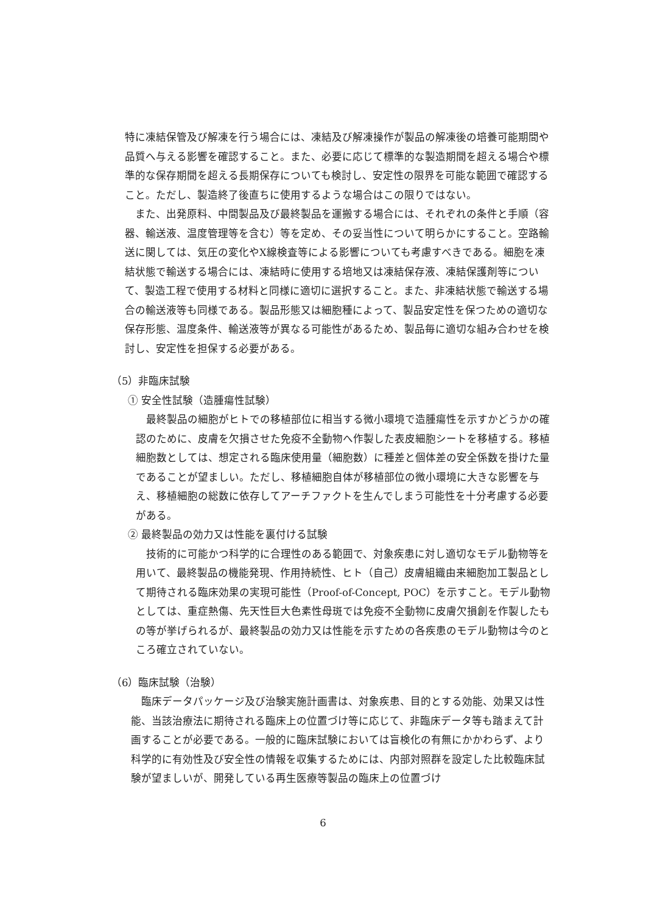特に凍結保管及び解凍を行う場合には、凍結及び解凍操作が製品の解凍後の培養可能期間や品質へ与える影響を確認すること。また、必要に応じて標準的な製造期間を超える場合や標準的な保存期間を超える長期保存についても検討し、安定性の限界を可能な範囲で確認すること。ただし、製造終了後直ちに使用するような場合はこの限りではない。
また、出発原料、中間製品及び最終製品を運搬する場合には、それぞれの条件と手順（容器、輸送液、温度管理等を含む）等を定め、その妥当性について明らかにすること。空路輸送に関しては、気圧の変化やX線検査等による影響についても考慮すべきである。細胞を凍結状態で輸送する場合には、凍結時に使用する培地又は凍結保存液、凍結保護剤等について、製造工程で使用する材料と同様に適切に選択すること。また、非凍結状態で輸送する場合の輸送液等も同様である。製品形態又は細胞種によって、製品安定性を保つための適切な保存形態、温度条件、輸送液等が異なる可能性があるため、製品毎に適切な組み合わせを検討し、安定性を担保する必要がある。
（5）非臨床試験
① 安全性試験（造腫瘍性試験）
最終製品の細胞がヒトでの移植部位に相当する微小環境で造腫瘍性を示すかどうかの確認のために、皮膚を欠損させた免疫不全動物へ作製した表皮細胞シートを移植する。移植細胞数としては、想定される臨床使用量（細胞数）に種差と個体差の安全係数を掛けた量であることが望ましい。ただし、移植細胞自体が移植部位の微小環境に大きな影響を与え、移植細胞の総数に依存してアーチファクトを生んでしまう可能性を十分考慮する必要がある。
② 最終製品の効力又は性能を裏付ける試験
技術的に可能かつ科学的に合理性のある範囲で、対象疾患に対し適切なモデル動物等を用いて、最終製品の機能発現、作用持続性、ヒト（自己）皮膚組織由来細胞加工製品として期待される臨床効果の実現可能性（Proof-of-Concept, POC）を示すこと。モデル動物としては、重症熱傷、先天性巨大色素性母斑では免疫不全動物に皮膚欠損創を作製したもの等が挙げられるが、最終製品の効力又は性能を示すための各疾患のモデル動物は今のところ確立されていない。
（6）臨床試験（治験）
臨床データパッケージ及び治験実施計画書は、対象疾患、目的とする効能、効果又は性能、当該治療法に期待される臨床上の位置づけ等に応じて、非臨床データ等も踏まえて計画することが必要である。一般的に臨床試験においては盲検化の有無にかかわらず、より科学的に有効性及び安全性の情報を収集するためには、内部対照群を設定した比較臨床試験が望ましいが、開発している再生医療等製品の臨床上の位置づけ
6